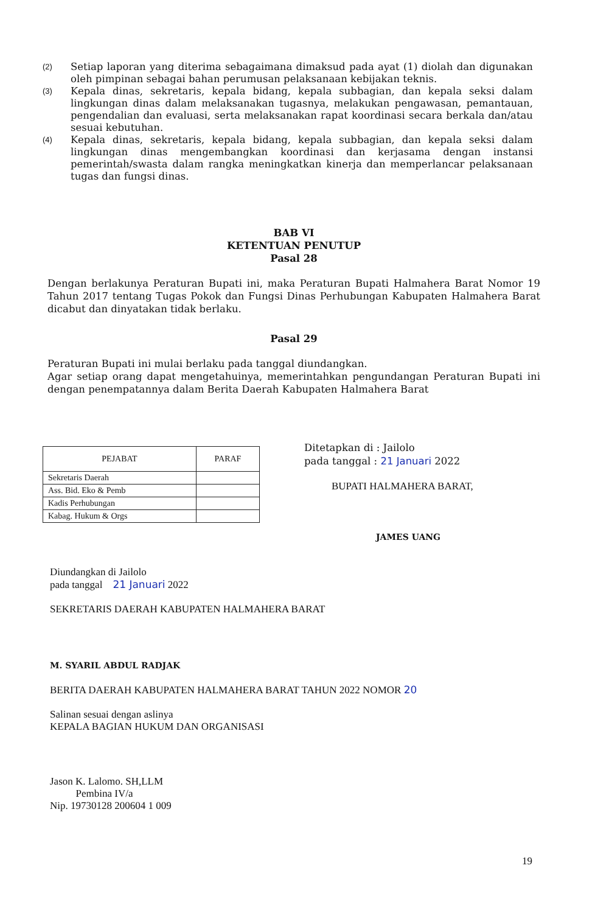(2) Setiap laporan yang diterima sebagaimana dimaksud pada ayat (1) diolah dan digunakan oleh pimpinan sebagai bahan perumusan pelaksanaan kebijakan teknis.
(3) Kepala dinas, sekretaris, kepala bidang, kepala subbagian, dan kepala seksi dalam lingkungan dinas dalam melaksanakan tugasnya, melakukan pengawasan, pemantauan, pengendalian dan evaluasi, serta melaksanakan rapat koordinasi secara berkala dan/atau sesuai kebutuhan.
(4) Kepala dinas, sekretaris, kepala bidang, kepala subbagian, dan kepala seksi dalam lingkungan dinas mengembangkan koordinasi dan kerjasama dengan instansi pemerintah/swasta dalam rangka meningkatkan kinerja dan memperlancar pelaksanaan tugas dan fungsi dinas.
BAB VI
KETENTUAN PENUTUP
Pasal 28
Dengan berlakunya Peraturan Bupati ini, maka Peraturan Bupati Halmahera Barat Nomor 19 Tahun 2017 tentang Tugas Pokok dan Fungsi Dinas Perhubungan Kabupaten Halmahera Barat dicabut dan dinyatakan tidak berlaku.
Pasal 29
Peraturan Bupati ini mulai berlaku pada tanggal diundangkan.
Agar setiap orang dapat mengetahuinya, memerintahkan pengundangan Peraturan Bupati ini dengan penempatannya dalam Berita Daerah Kabupaten Halmahera Barat
| PEJABAT | PARAF |
| --- | --- |
| Sekretaris Daerah | |
| Ass. Bid. Eko & Pemb | |
| Kadis Perhubungan | |
| Kabag. Hukum & Orgs | |
Ditetapkan di : Jailolo
pada tanggal : 21 Januari 2022
BUPATI HALMAHERA BARAT,
JAMES UANG
Diundangkan di Jailolo
pada tanggal 21 Januari 2022
SEKRETARIS DAERAH KABUPATEN HALMAHERA BARAT
M. SYARIL ABDUL RADJAK
BERITA DAERAH KABUPATEN HALMAHERA BARAT TAHUN 2022 NOMOR 20
Salinan sesuai dengan aslinya
KEPALA BAGIAN HUKUM DAN ORGANISASI
Jason K. Lalomo. SH,LLM
Pembina IV/a
Nip. 19730128 200604 1 009
19